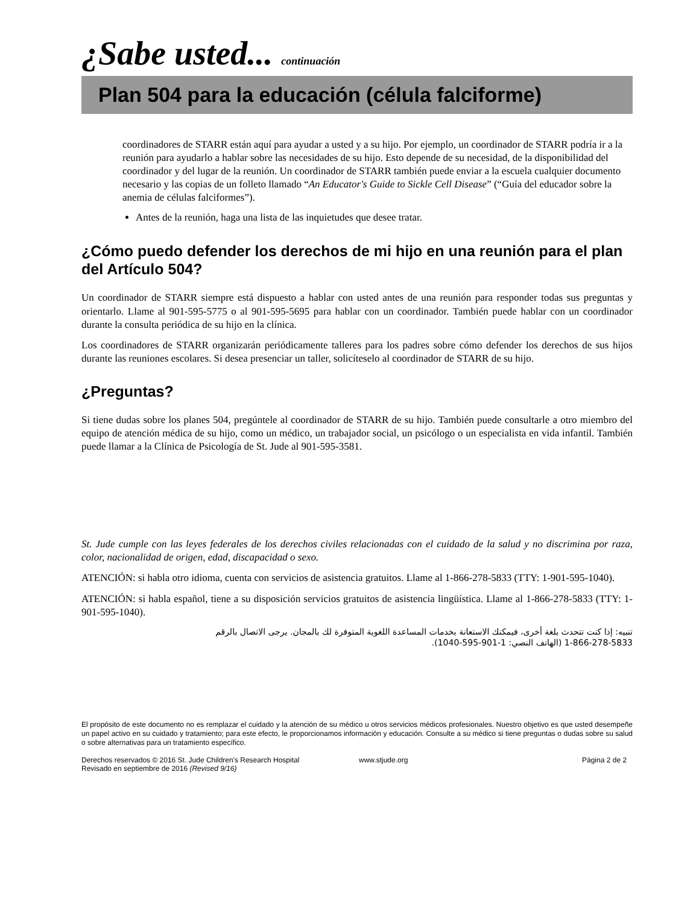¿Sabe usted... continuación
Plan 504 para la educación (célula falciforme)
coordinadores de STARR están aquí para ayudar a usted y a su hijo. Por ejemplo, un coordinador de STARR podría ir a la reunión para ayudarlo a hablar sobre las necesidades de su hijo. Esto depende de su necesidad, de la disponibilidad del coordinador y del lugar de la reunión. Un coordinador de STARR también puede enviar a la escuela cualquier documento necesario y las copias de un folleto llamado “An Educator's Guide to Sickle Cell Disease” (“Guía del educador sobre la anemia de células falciformes”).
Antes de la reunión, haga una lista de las inquietudes que desee tratar.
¿Cómo puedo defender los derechos de mi hijo en una reunión para el plan del Artículo 504?
Un coordinador de STARR siempre está dispuesto a hablar con usted antes de una reunión para responder todas sus preguntas y orientarlo. Llame al 901-595-5775 o al 901-595-5695 para hablar con un coordinador. También puede hablar con un coordinador durante la consulta periódica de su hijo en la clínica.
Los coordinadores de STARR organizarán periódicamente talleres para los padres sobre cómo defender los derechos de sus hijos durante las reuniones escolares. Si desea presenciar un taller, solicíteselo al coordinador de STARR de su hijo.
¿Preguntas?
Si tiene dudas sobre los planes 504, pregúntele al coordinador de STARR de su hijo. También puede consultarle a otro miembro del equipo de atención médica de su hijo, como un médico, un trabajador social, un psicólogo o un especialista en vida infantil. También puede llamar a la Clínica de Psicología de St. Jude al 901-595-3581.
St. Jude cumple con las leyes federales de los derechos civiles relacionadas con el cuidado de la salud y no discrimina por raza, color, nacionalidad de origen, edad, discapacidad o sexo.
ATENCIÓN: si habla otro idioma, cuenta con servicios de asistencia gratuitos. Llame al 1-866-278-5833 (TTY: 1-901-595-1040).
ATENCIÓN: si habla español, tiene a su disposición servicios gratuitos de asistencia lingüística. Llame al 1-866-278-5833 (TTY: 1-901-595-1040).
تنبيه: إذا كنت تتحدث بلغة أخرى، فيمكنك الاستعانة بخدمات المساعدة اللغوية المتوفرة لك بالمجان. يرجى الاتصال بالرقم
1-866-278-5833 (الهاتف النصي: 1-901-595-1040).
El propósito de este documento no es remplazar el cuidado y la atención de su médico u otros servicios médicos profesionales. Nuestro objetivo es que usted desempeñe un papel activo en su cuidado y tratamiento; para este efecto, le proporcionamos información y educación. Consulte a su médico si tiene preguntas o dudas sobre su salud o sobre alternativas para un tratamiento específico.
Derechos reservados © 2016 St. Jude Children's Research Hospital
Revisado en septiembre de 2016 (Revised 9/16)
www.stjude.org Página 2 de 2